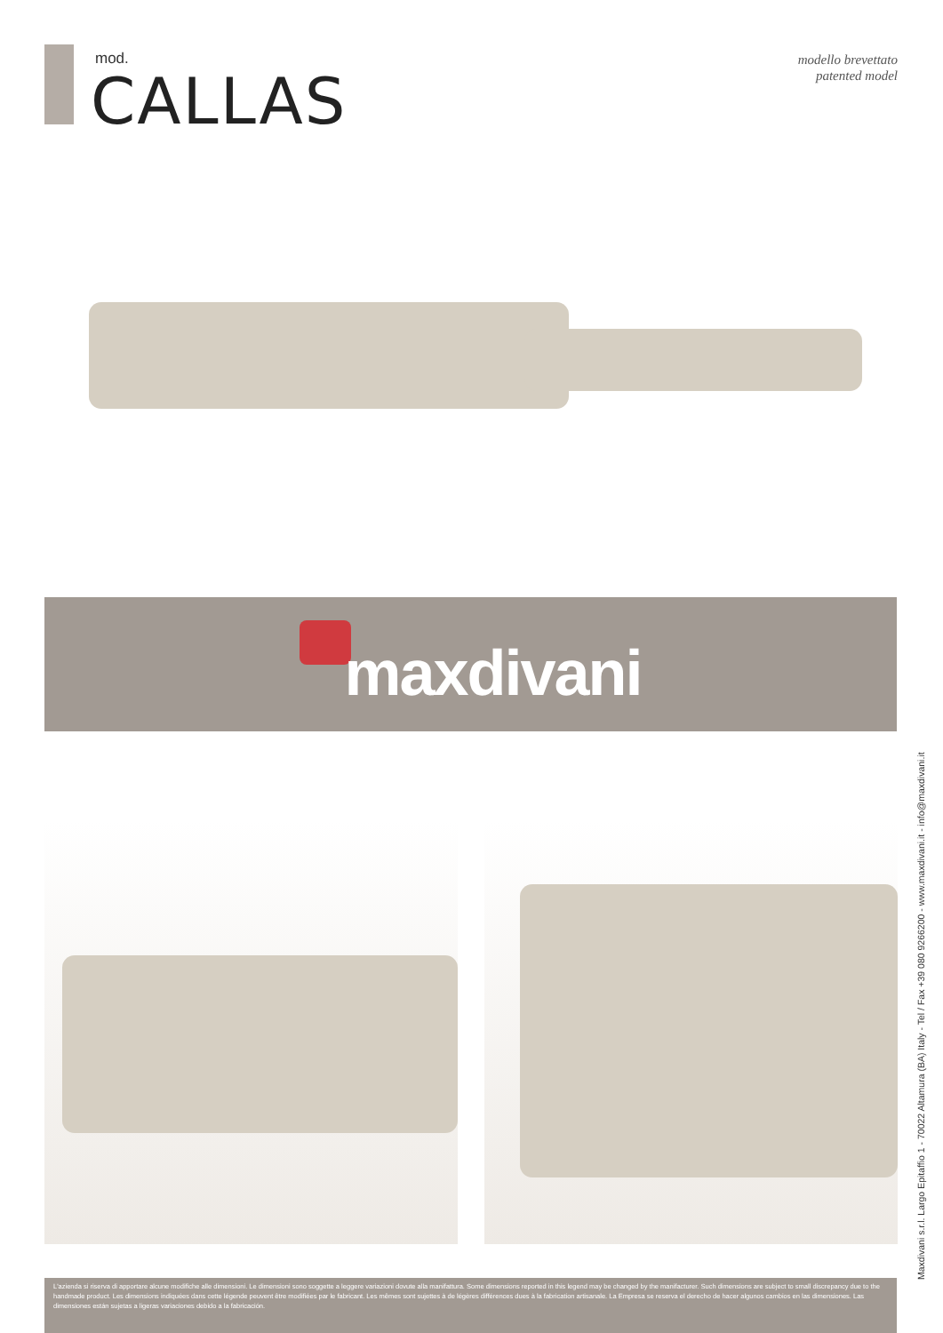mod.
CALLAS
modello brevettato
patented model
maxdivani
Maxdivani s.r.l. Largo Epitaffio 1 - 70022 Altamura (BA) Italy - Tel / Fax +39 080 9266200 - www.maxdivani.it - info@maxdivani.it
L'azienda si riserva di apportare alcune modifiche alle dimensioni. Le dimensioni sono soggette a leggere variazioni dovute alla manifattura. Some dimensions reported in this legend may be changed by the manifacturer. Such dimensions are subject to small discrepancy due to the handmade product. Les dimensions indiquées dans cette légende peuvent être modifiées par le fabricant. Les mêmes sont sujettes à de légères différences dues à la fabrication artisanale. La Empresa se reserva el derecho de hacer algunos cambios en las dimensiones. Las dimensiones están sujetas a ligeras variaciones debido a la fabricación.